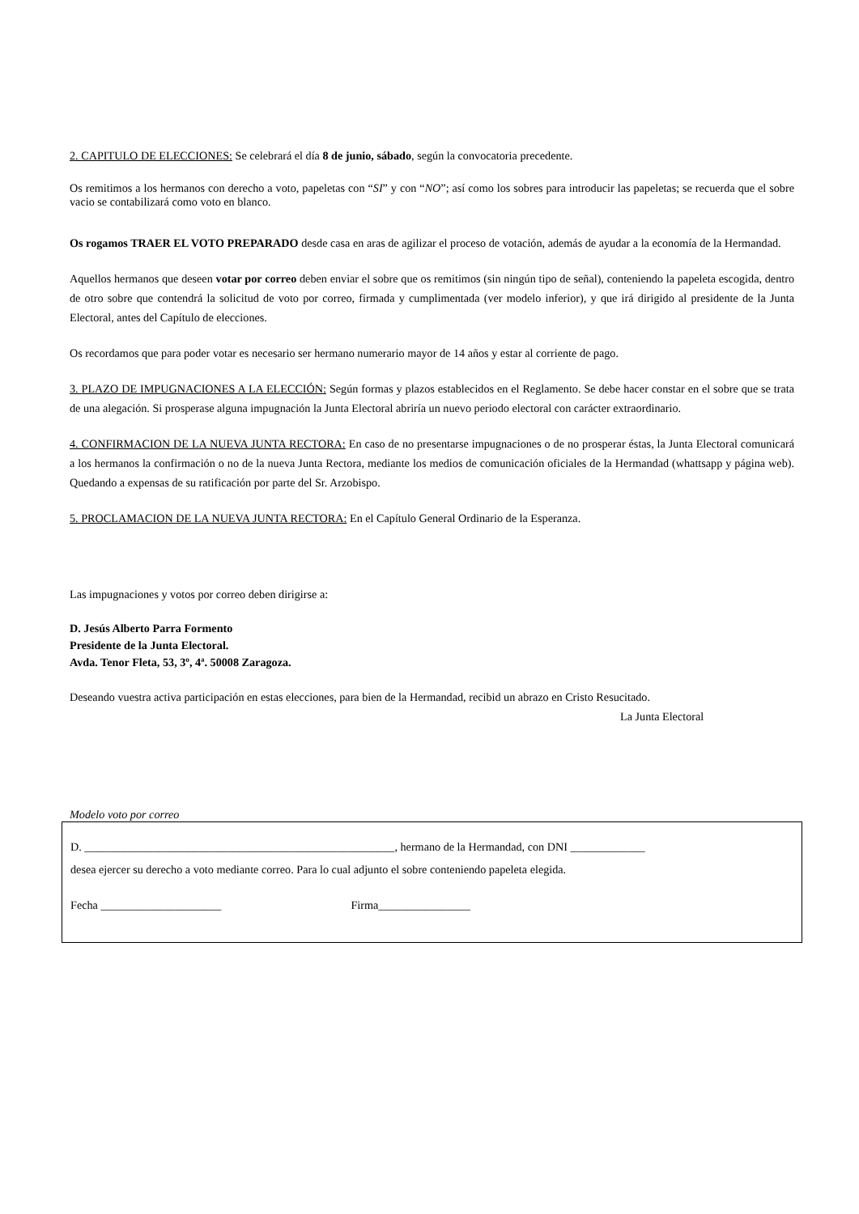2. CAPITULO DE ELECCIONES: Se celebrará el día 8 de junio, sábado, según la convocatoria precedente.
Os remitimos a los hermanos con derecho a voto, papeletas con “SI” y con “NO”; así como los sobres para introducir las papeletas; se recuerda que el sobre vacio se contabilizará como voto en blanco.
Os rogamos TRAER EL VOTO PREPARADO desde casa en aras de agilizar el proceso de votación, además de ayudar a la economía de la Hermandad.
Aquellos hermanos que deseen votar por correo deben enviar el sobre que os remitimos (sin ningún tipo de señal), conteniendo la papeleta escogida, dentro de otro sobre que contendrá la solicitud de voto por correo, firmada y cumplimentada (ver modelo inferior), y que irá dirigido al presidente de la Junta Electoral, antes del Capítulo de elecciones.
Os recordamos que para poder votar es necesario ser hermano numerario mayor de 14 años y estar al corriente de pago.
3. PLAZO DE IMPUGNACIONES A LA ELECCIÓN: Según formas y plazos establecidos en el Reglamento. Se debe hacer constar en el sobre que se trata de una alegación. Si prosperase alguna impugnación la Junta Electoral abriría un nuevo periodo electoral con carácter extraordinario.
4. CONFIRMACION DE LA NUEVA JUNTA RECTORA: En caso de no presentarse impugnaciones o de no prosperar éstas, la Junta Electoral comunicará a los hermanos la confirmación o no de la nueva Junta Rectora, mediante los medios de comunicación oficiales de la Hermandad (whattsapp y página web). Quedando a expensas de su ratificación por parte del Sr. Arzobispo.
5. PROCLAMACION DE LA NUEVA JUNTA RECTORA: En el Capítulo General Ordinario de la Esperanza.
Las impugnaciones y votos por correo deben dirigirse a:
D. Jesús Alberto Parra Formento
Presidente de la Junta Electoral.
Avda. Tenor Fleta, 53, 3º, 4ª. 50008 Zaragoza.
Deseando vuestra activa participación en estas elecciones, para bien de la Hermandad, recibid un abrazo en Cristo Resucitado.
La Junta Electoral
Modelo voto por correo
D. ______________________________________________________, hermano de la Hermandad, con DNI _____________
desea ejercer su derecho a voto mediante correo. Para lo cual adjunto el sobre conteniendo papeleta elegida.
Fecha _____________________ Firma________________